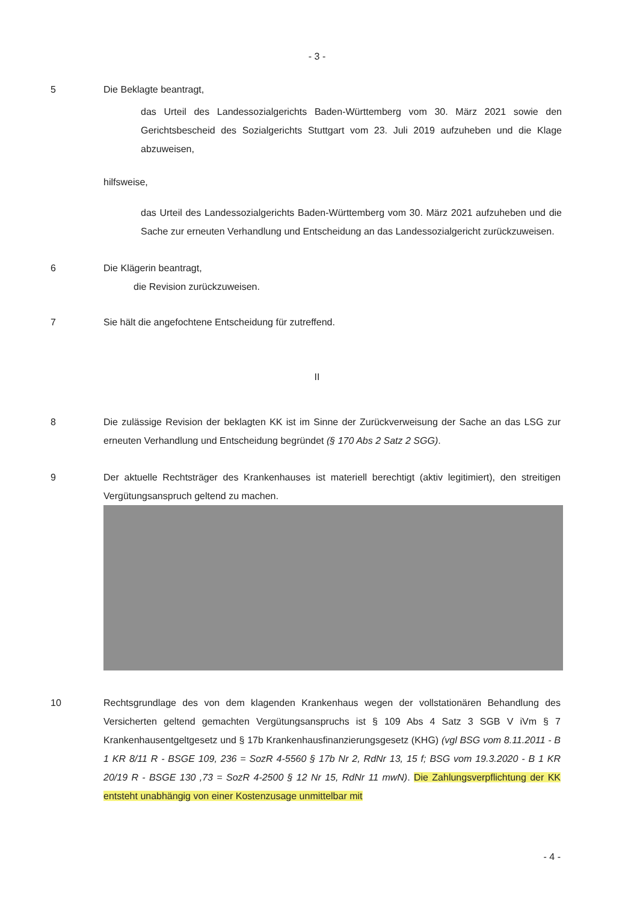- 3 -
5 Die Beklagte beantragt,
das Urteil des Landessozialgerichts Baden-Württemberg vom 30. März 2021 sowie den Gerichtsbescheid des Sozialgerichts Stuttgart vom 23. Juli 2019 aufzuheben und die Klage abzuweisen,
hilfsweise,
das Urteil des Landessozialgerichts Baden-Württemberg vom 30. März 2021 aufzuheben und die Sache zur erneuten Verhandlung und Entscheidung an das Landessozialgericht zurückzuweisen.
6 Die Klägerin beantragt,
die Revision zurückzuweisen.
7 Sie hält die angefochtene Entscheidung für zutreffend.
II
8 Die zulässige Revision der beklagten KK ist im Sinne der Zurückverweisung der Sache an das LSG zur erneuten Verhandlung und Entscheidung begründet (§ 170 Abs 2 Satz 2 SGG).
9 Der aktuelle Rechtsträger des Krankenhauses ist materiell berechtigt (aktiv legitimiert), den streitigen Vergütungsanspruch geltend zu machen.
10 Rechtsgrundlage des von dem klagenden Krankenhaus wegen der vollstationären Behandlung des Versicherten geltend gemachten Vergütungsanspruchs ist § 109 Abs 4 Satz 3 SGB V iVm § 7 Krankenhausentgeltgesetz und § 17b Krankenhausfinanzierungsgesetz (KHG) (vgl BSG vom 8.11.2011 - B 1 KR 8/11 R - BSGE 109, 236 = SozR 4-5560 § 17b Nr 2, RdNr 13, 15 f; BSG vom 19.3.2020 - B 1 KR 20/19 R - BSGE 130 ,73 = SozR 4-2500 § 12 Nr 15, RdNr 11 mwN). Die Zahlungsverpflichtung der KK entsteht unabhängig von einer Kostenzusage unmittelbar mit
- 4 -